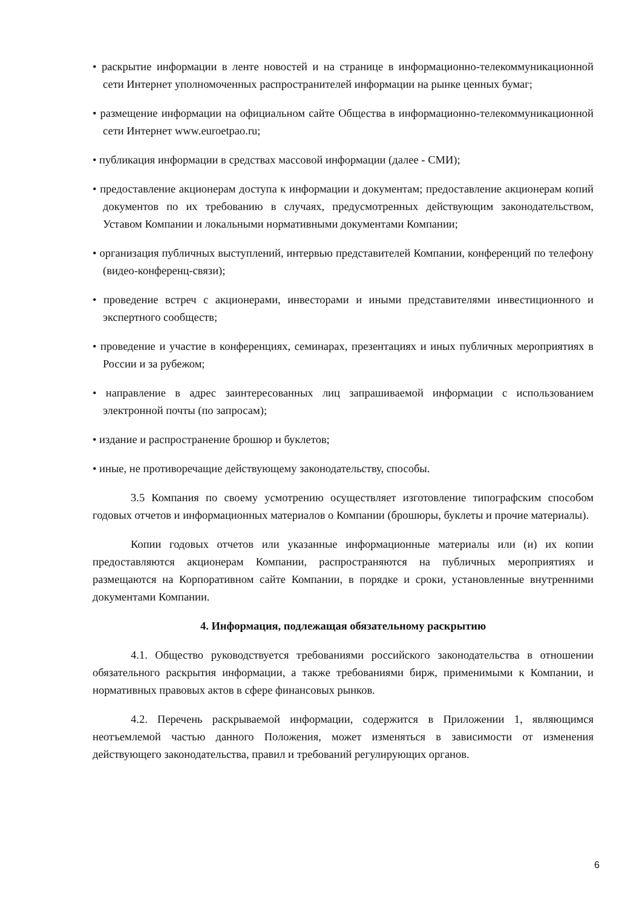• раскрытие информации в ленте новостей и на странице в информационно-телекоммуникационной сети Интернет уполномоченных распространителей информации на рынке ценных бумаг;
• размещение информации на официальном сайте Общества в информационно-телекоммуникационной сети Интернет www.euroetpao.ru;
• публикация информации в средствах массовой информации (далее - СМИ);
• предоставление акционерам доступа к информации и документам; предоставление акционерам копий документов по их требованию в случаях, предусмотренных действующим законодательством, Уставом Компании и локальными нормативными документами Компании;
• организация публичных выступлений, интервью представителей Компании, конференций по телефону (видео-конференц-связи);
• проведение встреч с акционерами, инвесторами и иными представителями инвестиционного и экспертного сообществ;
• проведение и участие в конференциях, семинарах, презентациях и иных публичных мероприятиях в России и за рубежом;
• направление в адрес заинтересованных лиц запрашиваемой информации с использованием электронной почты (по запросам);
• издание и распространение брошюр и буклетов;
• иные, не противоречащие действующему законодательству, способы.
3.5 Компания по своему усмотрению осуществляет изготовление типографским способом годовых отчетов и информационных материалов о Компании (брошюры, буклеты и прочие материалы).
Копии годовых отчетов или указанные информационные материалы или (и) их копии предоставляются акционерам Компании, распространяются на публичных мероприятиях и размещаются на Корпоративном сайте Компании, в порядке и сроки, установленные внутренними документами Компании.
4. Информация, подлежащая обязательному раскрытию
4.1. Общество руководствуется требованиями российского законодательства в отношении обязательного раскрытия информации, а также требованиями бирж, применимыми к Компании, и нормативных правовых актов в сфере финансовых рынков.
4.2. Перечень раскрываемой информации, содержится в Приложении 1, являющимся неотъемлемой частью данного Положения, может изменяться в зависимости от изменения действующего законодательства, правил и требований регулирующих органов.
6